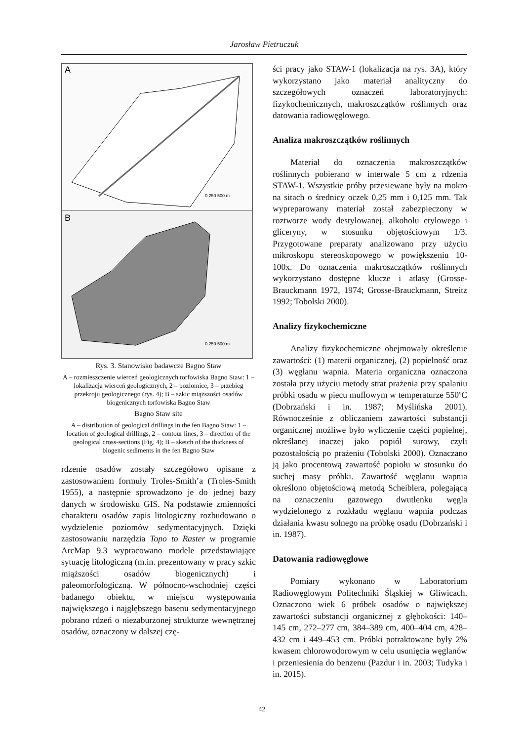Jarosław Pietruczuk
A
0 250 500 m
B
0 250 500 m
Rys. 3. Stanowisko badawcze Bagno Staw
A – rozmieszczenie wierceń geologicznych torfowiska Bagno Staw: 1 – lokalizacja wierceń geologicznych, 2 – poziomice, 3 – przebieg przekroju geologicznego (rys. 4); B – szkic miąższości osadów biogenicznych torfowiska Bagno Staw
Bagno Staw site
A – distribution of geological drillings in the fen Bagno Staw: 1 – location of geological drillings, 2 – contour lines, 3 – direction of the geological cross-sections (Fig. 4); B – sketch of the thickness of biogenic sediments in the fen Bagno Staw
rdzenie osadów zostały szczegółowo opisane z zastosowaniem formuły Troles-Smith’a (Troles-Smith 1955), a następnie sprowadzono je do jednej bazy danych w środowisku GIS. Na podstawie zmienności charakteru osadów zapis litologiczny rozbudowano o wydzielenie poziomów sedymentacyjnych. Dzięki zastosowaniu narzędzia Topo to Raster w programie ArcMap 9.3 wypracowano modele przedstawiające sytuację litologiczną (m.in. prezentowany w pracy szkic miąższości osadów biogenicznych) i paleomorfologiczną. W północno-wschodniej części badanego obiektu, w miejscu występowania największego i najgłębszego basenu sedymentacyjnego pobrano rdzeń o niezaburzonej strukturze wewnętrznej osadów, oznaczony w dalszej czę-
ści pracy jako STAW-1 (lokalizacja na rys. 3A), który wykorzystano jako materiał analityczny do szczegółowych oznaczeń laboratoryjnych: fizykochemicznych, makroszczątków roślinnych oraz datowania radiowęglowego.
Analiza makroszczątków roślinnych
Materiał do oznaczenia makroszczątków roślinnych pobierano w interwale 5 cm z rdzenia STAW-1. Wszystkie próby przesiewane były na mokro na sitach o średnicy oczek 0,25 mm i 0,125 mm. Tak wypreparowany materiał został zabezpieczony w roztworze wody destylowanej, alkoholu etylowego i gliceryny, w stosunku objętościowym 1/3. Przygotowane preparaty analizowano przy użyciu mikroskopu stereoskopowego w powiększeniu 10-100x. Do oznaczenia makroszczątków roślinnych wykorzystano dostępne klucze i atlasy (Grosse-Brauckmann 1972, 1974; Grosse-Brauckmann, Streitz 1992; Tobolski 2000).
Analizy fizykochemiczne
Analizy fizykochemiczne obejmowały określenie zawartości: (1) materii organicznej, (2) popielność oraz (3) węglanu wapnia. Materia organiczna oznaczona została przy użyciu metody strat prażenia przy spalaniu próbki osadu w piecu muflowym w temperaturze 550ºC (Dobrzański i in. 1987; Myślińska 2001). Równocześnie z obliczaniem zawartości substancji organicznej możliwe było wyliczenie części popielnej, określanej inaczej jako popiół surowy, czyli pozostałością po prażeniu (Tobolski 2000). Oznaczano ją jako procentową zawartość popiołu w stosunku do suchej masy próbki. Zawartość węglanu wapnia określono objętościową metodą Scheiblera, polegającą na oznaczeniu gazowego dwutlenku węgla wydzielonego z rozkładu węglanu wapnia podczas działania kwasu solnego na próbkę osadu (Dobrzański i in. 1987).
Datowania radiowęglowe
Pomiary wykonano w Laboratorium Radiowęglowym Politechniki Śląskiej w Gliwicach. Oznaczono wiek 6 próbek osadów o największej zawartości substancji organicznej z głębokości: 140–145 cm, 272–277 cm, 384–389 cm, 400–404 cm, 428–432 cm i 449–453 cm. Próbki potraktowane były 2% kwasem chlorowodorowym w celu usunięcia węglanów i przeniesienia do benzenu (Pazdur i in. 2003; Tudyka i in. 2015).
42